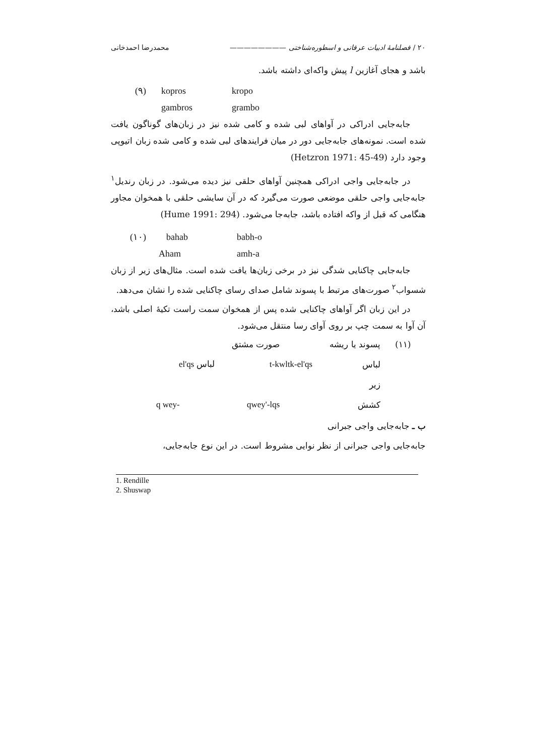۲۰ / فصلنامهٔ ادبیات عرفانی و اسطوره‌شناختی ———————— محمدرضا احمدخانی
باشد و هجای آغازین l پیش واکه‌ای داشته باشد.
(۹) kopros kropo
gambros grambo
جابه‌جایی ادراکی در آواهای لبی شده و کامی شده نیز در زبان‌های گوناگون یافت شده است. نمونه‌های جابه‌جایی دور در میان فرایندهای لبی شده و کامی شده زبان اتیوپی وجود دارد (Hetzron 1971: 45-49)
در جابه‌جایی واجی ادراکی همچنین آواهای حلقی نیز دیده می‌شود. در زبان رندیل<sup>۱</sup> جابه‌جایی واجی حلقی موضعی صورت می‌گیرد که در آن سایشی حلقی با همخوان مجاور هنگامی که قبل از واکه افتاده باشد، جابه‌جا می‌شود. (Hume 1991: 294)
(۱۰) bahab babh-o
Aham amh-a
جابه‌جایی چاکنایی شدگی نیز در برخی زبان‌ها یافت شده است. مثال‌های زیر از زبان شسواب<sup>۲</sup> صورت‌های مرتبط با پسوند شامل صدای رسای چاکنایی شده را نشان می‌دهد.
در این زبان اگر آواهای چاکنایی شده پس از همخوان سمت راست تکیهٔ اصلی باشد، آن آوا به سمت چپ بر روی آوای رسا منتقل می‌شود.
(۱۱) پسوند یا ریشه صورت مشتق
لباس زیر t-kwltk-el'qs el'qs لباس
q wey- qwey'-lqs کشش
ب ـ جابه‌جایی واجی جبرانی
جابه‌جایی واجی جبرانی از نظر نوایی مشروط است. در این نوع جابه‌جایی،
1. Rendille
2. Shuswap